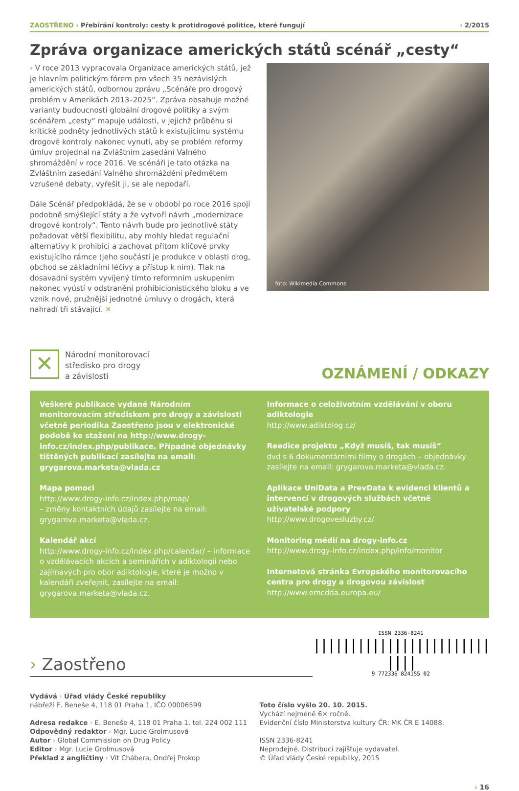ZAOSTŘENO › Přebírání kontroly: cesty k protidrogové politice, které fungují
› 2/2015
Zpráva organizace amerických států scénář „cesty“
› V roce 2013 vypracovala Organizace amerických států, jež je hlavním politickým fórem pro všech 35 nezávislých amerických států, odbornou zprávu „Scénáře pro drogový problém v Amerikách 2013–2025“. Zpráva obsahuje možné varianty budoucnosti globální drogové politiky a svým scénářem „cesty“ mapuje události, v jejichž průběhu si kritické podněty jednotlivých států k existujícímu systému drogové kontroly nakonec vynutí, aby se problém reformy úmluv projednal na Zvláštním zasedání Valného shromáždění v roce 2016. Ve scénáři je tato otázka na Zvláštním zasedání Valného shromáždění předmětem vzrušené debaty, vyřešit ji, se ale nepodaří.
Dále Scénář předpokládá, že se v období po roce 2016 spojí podobně smýšlející státy a že vytvoří návrh „modernizace drogové kontroly“. Tento návrh bude pro jednotlivé státy požadovat větší flexibilitu, aby mohly hledat regulační alternativy k prohibici a zachovat přitom klíčové prvky existujícího rámce (jeho součástí je produkce v oblasti drog, obchod se základními léčivy a přístup k nim). Tlak na dosavadní systém vyvíjený tímto reformním uskupením nakonec vyústí v odstranění prohibicionistického bloku a ve vznik nové, pružnější jednotné úmluvy o drogách, která nahradí tři stávající. ✕
foto: Wikimedia Commons
✕
Národní monitorovací
středisko pro drogy
a závislosti
OZNÁMENÍ / ODKAZY
Veškeré publikace vydané Národním monitorovacím střediskem pro drogy a závislosti včetně periodika Zaostřeno jsou v elektronické podobě ke stažení na http://www.drogy-info.cz/index.php/publikace. Případné objednávky tištěných publikací zasílejte na email: grygarova.marketa@vlada.cz
Mapa pomoci
http://www.drogy-info.cz/index.php/map/
– změny kontaktních údajů zasílejte na email: grygarova.marketa@vlada.cz.
Kalendář akcí
http://www.drogy-info.cz/index.php/calendar/ – informace o vzdělávacích akcích a seminářích v adiktologii nebo zajímavých pro obor adiktologie, které je možno v kalendáři zveřejnit, zasílejte na email: grygarova.marketa@vlada.cz.
Informace o celoživotním vzdělávání v oboru adiktologie
http://www.adiktolog.cz/
Reedice projektu „Když musíš, tak musíš“
dvd s 6 dokumentárními filmy o drogách – objednávky zasílejte na email: grygarova.marketa@vlada.cz.
Aplikace UniData a PrevData k evidenci klientů a intervencí v drogových službách včetně uživatelské podpory
http://www.drogovesluzby.cz/
Monitoring médií na drogy-info.cz
http://www.drogy-info.cz/index.php/info/monitor
Internetová stránka Evropského monitorovacího centra pro drogy a drogovou závislost
http://www.emcdda.europa.eu/
› Zaostřeno
ISSN 2336-8241
|||||||||||||||||||||||| ||||
9 772336 824155 02
Vydává › Úřad vlády České republiky
nábřeží E. Beneše 4, 118 01 Praha 1, IČO 00006599
Adresa redakce › E. Beneše 4, 118 01 Praha 1, tel. 224 002 111
Odpovědný redaktor › Mgr. Lucie Grolmusová
Autor › Global Commission on Drug Policy
Editor › Mgr. Lucie Grolmusová
Překlad z angličtiny › Vít Chábera, Ondřej Prokop
Toto číslo vyšlo 20. 10. 2015.
Vychází nejméně 6× ročně.
Evidenční číslo Ministerstva kultury ČR: MK ČR E 14088.
ISSN 2336-8241
Neprodejné. Distribuci zajišťuje vydavatel.
© Úřad vlády České republiky, 2015
› 16